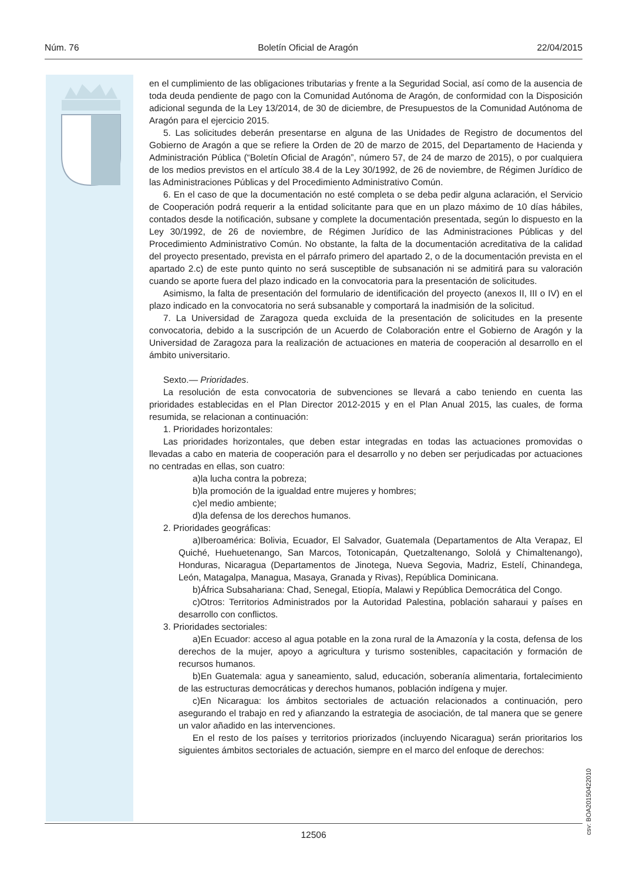Núm. 76 Boletín Oficial de Aragón 22/04/2015
en el cumplimiento de las obligaciones tributarias y frente a la Seguridad Social, así como de la ausencia de toda deuda pendiente de pago con la Comunidad Autónoma de Aragón, de conformidad con la Disposición adicional segunda de la Ley 13/2014, de 30 de diciembre, de Presupuestos de la Comunidad Autónoma de Aragón para el ejercicio 2015.
5. Las solicitudes deberán presentarse en alguna de las Unidades de Registro de documentos del Gobierno de Aragón a que se refiere la Orden de 20 de marzo de 2015, del Departamento de Hacienda y Administración Pública (“Boletín Oficial de Aragón”, número 57, de 24 de marzo de 2015), o por cualquiera de los medios previstos en el artículo 38.4 de la Ley 30/1992, de 26 de noviembre, de Régimen Jurídico de las Administraciones Públicas y del Procedimiento Administrativo Común.
6. En el caso de que la documentación no esté completa o se deba pedir alguna aclaración, el Servicio de Cooperación podrá requerir a la entidad solicitante para que en un plazo máximo de 10 días hábiles, contados desde la notificación, subsane y complete la documentación presentada, según lo dispuesto en la Ley 30/1992, de 26 de noviembre, de Régimen Jurídico de las Administraciones Públicas y del Procedimiento Administrativo Común. No obstante, la falta de la documentación acreditativa de la calidad del proyecto presentado, prevista en el párrafo primero del apartado 2, o de la documentación prevista en el apartado 2.c) de este punto quinto no será susceptible de subsanación ni se admitirá para su valoración cuando se aporte fuera del plazo indicado en la convocatoria para la presentación de solicitudes.
Asimismo, la falta de presentación del formulario de identificación del proyecto (anexos II, III o IV) en el plazo indicado en la convocatoria no será subsanable y comportará la inadmisión de la solicitud.
7. La Universidad de Zaragoza queda excluida de la presentación de solicitudes en la presente convocatoria, debido a la suscripción de un Acuerdo de Colaboración entre el Gobierno de Aragón y la Universidad de Zaragoza para la realización de actuaciones en materia de cooperación al desarrollo en el ámbito universitario.
Sexto.— Prioridades.
La resolución de esta convocatoria de subvenciones se llevará a cabo teniendo en cuenta las prioridades establecidas en el Plan Director 2012-2015 y en el Plan Anual 2015, las cuales, de forma resumida, se relacionan a continuación:
1. Prioridades horizontales:
Las prioridades horizontales, que deben estar integradas en todas las actuaciones promovidas o llevadas a cabo en materia de cooperación para el desarrollo y no deben ser perjudicadas por actuaciones no centradas en ellas, son cuatro:
a)la lucha contra la pobreza;
b)la promoción de la igualdad entre mujeres y hombres;
c)el medio ambiente;
d)la defensa de los derechos humanos.
2. Prioridades geográficas:
a)Iberoamérica: Bolivia, Ecuador, El Salvador, Guatemala (Departamentos de Alta Verapaz, El Quiché, Huehuetenango, San Marcos, Totonicapán, Quetzaltenango, Sololá y Chimaltenango), Honduras, Nicaragua (Departamentos de Jinotega, Nueva Segovia, Madriz, Estelí, Chinandega, León, Matagalpa, Managua, Masaya, Granada y Rivas), República Dominicana.
b)África Subsahariana: Chad, Senegal, Etiopía, Malawi y República Democrática del Congo.
c)Otros: Territorios Administrados por la Autoridad Palestina, población saharaui y países en desarrollo con conflictos.
3. Prioridades sectoriales:
a)En Ecuador: acceso al agua potable en la zona rural de la Amazonía y la costa, defensa de los derechos de la mujer, apoyo a agricultura y turismo sostenibles, capacitación y formación de recursos humanos.
b)En Guatemala: agua y saneamiento, salud, educación, soberanía alimentaria, fortalecimiento de las estructuras democráticas y derechos humanos, población indígena y mujer.
c)En Nicaragua: los ámbitos sectoriales de actuación relacionados a continuación, pero asegurando el trabajo en red y afianzando la estrategia de asociación, de tal manera que se genere un valor añadido en las intervenciones.
En el resto de los países y territorios priorizados (incluyendo Nicaragua) serán prioritarios los siguientes ámbitos sectoriales de actuación, siempre en el marco del enfoque de derechos:
csv: BOA20150422010
12506